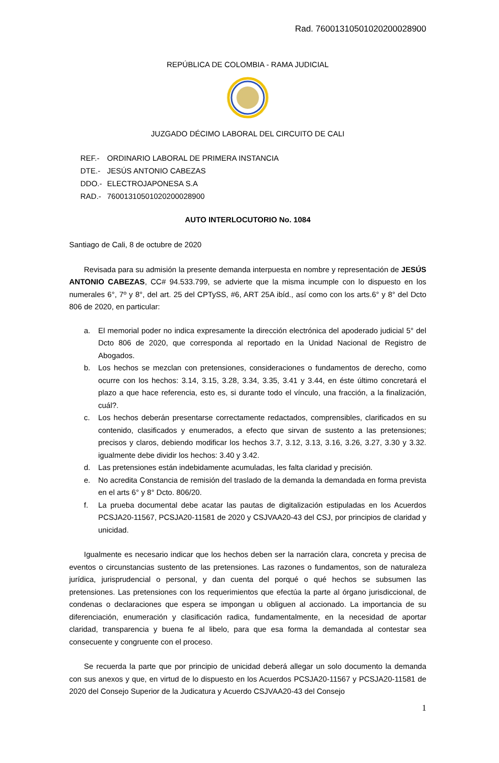Rad. 76001310501020200028900
REPÚBLICA DE COLOMBIA - RAMA JUDICIAL
JUZGADO DÉCIMO LABORAL DEL CIRCUITO DE CALI
| REF.- | ORDINARIO LABORAL DE PRIMERA INSTANCIA |
| DTE.- | JESÚS ANTONIO CABEZAS |
| DDO.- | ELECTROJAPONESA S.A |
| RAD.- | 76001310501020200028900 |
AUTO INTERLOCUTORIO No. 1084
Santiago de Cali, 8 de octubre de 2020
Revisada para su admisión la presente demanda interpuesta en nombre y representación de JESÚS ANTONIO CABEZAS, CC# 94.533.799, se advierte que la misma incumple con lo dispuesto en los numerales 6°, 7º y 8°, del art. 25 del CPTySS, #6, ART 25A ibíd., así como con los arts.6° y 8° del Dcto 806 de 2020, en particular:
a. El memorial poder no indica expresamente la dirección electrónica del apoderado judicial 5° del Dcto 806 de 2020, que corresponda al reportado en la Unidad Nacional de Registro de Abogados.
b. Los hechos se mezclan con pretensiones, consideraciones o fundamentos de derecho, como ocurre con los hechos: 3.14, 3.15, 3.28, 3.34, 3.35, 3.41 y 3.44, en éste último concretará el plazo a que hace referencia, esto es, si durante todo el vínculo, una fracción, a la finalización, cuál?.
c. Los hechos deberán presentarse correctamente redactados, comprensibles, clarificados en su contenido, clasificados y enumerados, a efecto que sirvan de sustento a las pretensiones; precisos y claros, debiendo modificar los hechos 3.7, 3.12, 3.13, 3.16, 3.26, 3.27, 3.30 y 3.32. igualmente debe dividir los hechos: 3.40 y 3.42.
d. Las pretensiones están indebidamente acumuladas, les falta claridad y precisión.
e. No acredita Constancia de remisión del traslado de la demanda la demandada en forma prevista en el arts 6° y 8° Dcto. 806/20.
f. La prueba documental debe acatar las pautas de digitalización estipuladas en los Acuerdos PCSJA20-11567, PCSJA20-11581 de 2020 y CSJVAA20-43 del CSJ, por principios de claridad y unicidad.
Igualmente es necesario indicar que los hechos deben ser la narración clara, concreta y precisa de eventos o circunstancias sustento de las pretensiones. Las razones o fundamentos, son de naturaleza jurídica, jurisprudencial o personal, y dan cuenta del porqué o qué hechos se subsumen las pretensiones. Las pretensiones con los requerimientos que efectúa la parte al órgano jurisdiccional, de condenas o declaraciones que espera se impongan u obliguen al accionado. La importancia de su diferenciación, enumeración y clasificación radica, fundamentalmente, en la necesidad de aportar claridad, transparencia y buena fe al libelo, para que esa forma la demandada al contestar sea consecuente y congruente con el proceso.
Se recuerda la parte que por principio de unicidad deberá allegar un solo documento la demanda con sus anexos y que, en virtud de lo dispuesto en los Acuerdos PCSJA20-11567 y PCSJA20-11581 de 2020 del Consejo Superior de la Judicatura y Acuerdo CSJVAA20-43 del Consejo
1